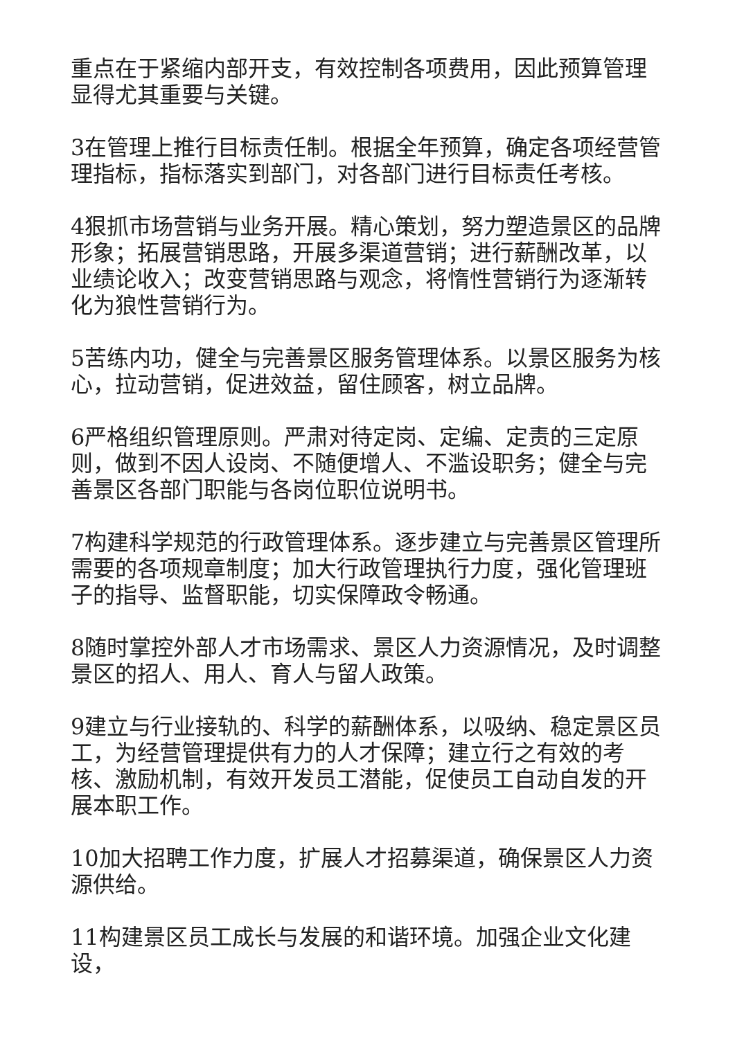重点在于紧缩内部开支，有效控制各项费用，因此预算管理显得尤其重要与关键。
3在管理上推行目标责任制。根据全年预算，确定各项经营管理指标，指标落实到部门，对各部门进行目标责任考核。
4狠抓市场营销与业务开展。精心策划，努力塑造景区的品牌形象；拓展营销思路，开展多渠道营销；进行薪酬改革，以业绩论收入；改变营销思路与观念，将惰性营销行为逐渐转化为狼性营销行为。
5苦练内功，健全与完善景区服务管理体系。以景区服务为核心，拉动营销，促进效益，留住顾客，树立品牌。
6严格组织管理原则。严肃对待定岗、定编、定责的三定原则，做到不因人设岗、不随便增人、不滥设职务；健全与完善景区各部门职能与各岗位职位说明书。
7构建科学规范的行政管理体系。逐步建立与完善景区管理所需要的各项规章制度；加大行政管理执行力度，强化管理班子的指导、监督职能，切实保障政令畅通。
8随时掌控外部人才市场需求、景区人力资源情况，及时调整景区的招人、用人、育人与留人政策。
9建立与行业接轨的、科学的薪酬体系，以吸纳、稳定景区员工，为经营管理提供有力的人才保障；建立行之有效的考核、激励机制，有效开发员工潜能，促使员工自动自发的开展本职工作。
10加大招聘工作力度，扩展人才招募渠道，确保景区人力资源供给。
11构建景区员工成长与发展的和谐环境。加强企业文化建设，